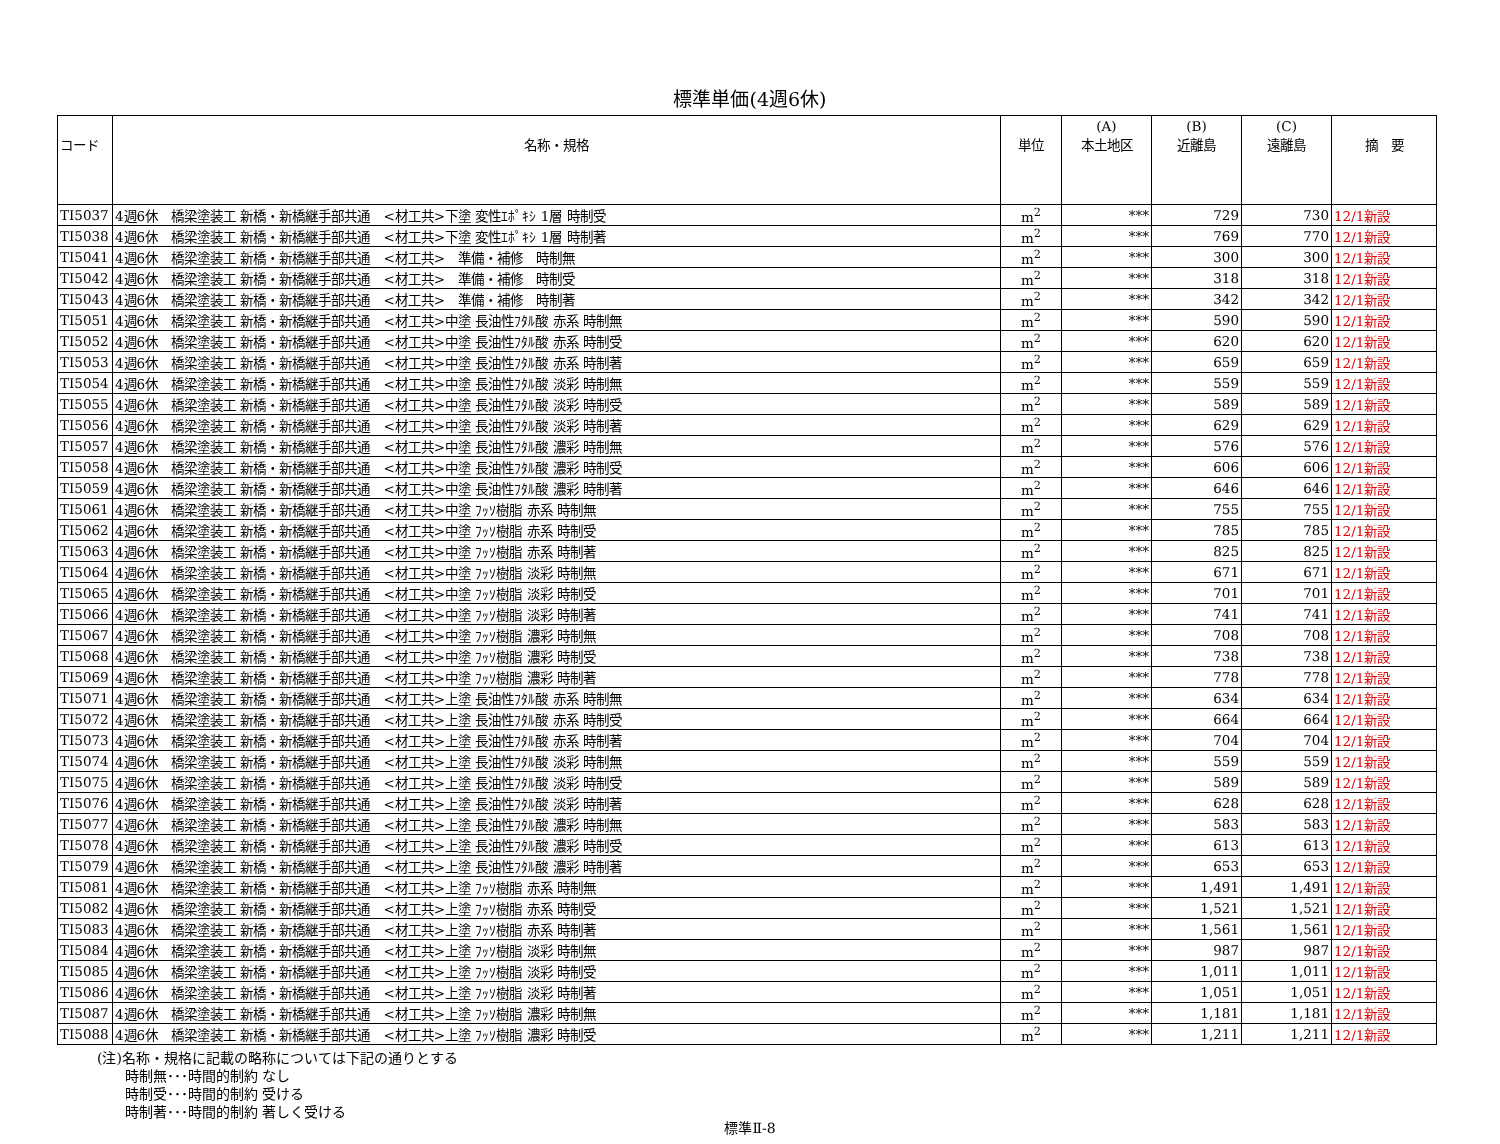標準単価(4週6休)
| コード | 名称・規格 | 単位 | (A) 本土地区 | (B) 近離島 | (C) 遠離島 | 摘 要 |
| --- | --- | --- | --- | --- | --- | --- |
| TI5037 | 4週6休 橋梁塗装工 新橋・新橋継手部共通 <材工共>下塗 変性ｴﾎﾟｷｼ 1層 時制受 | m<sup>2</sup> | *** | 729 | 730 | 12/1新設 |
| TI5038 | 4週6休 橋梁塗装工 新橋・新橋継手部共通 <材工共>下塗 変性ｴﾎﾟｷｼ 1層 時制著 | m<sup>2</sup> | *** | 769 | 770 | 12/1新設 |
| TI5041 | 4週6休 橋梁塗装工 新橋・新橋継手部共通 <材工共> 準備・補修 時制無 | m<sup>2</sup> | *** | 300 | 300 | 12/1新設 |
| TI5042 | 4週6休 橋梁塗装工 新橋・新橋継手部共通 <材工共> 準備・補修 時制受 | m<sup>2</sup> | *** | 318 | 318 | 12/1新設 |
| TI5043 | 4週6休 橋梁塗装工 新橋・新橋継手部共通 <材工共> 準備・補修 時制著 | m<sup>2</sup> | *** | 342 | 342 | 12/1新設 |
| TI5051 | 4週6休 橋梁塗装工 新橋・新橋継手部共通 <材工共>中塗 長油性ﾌﾀﾙ酸 赤系 時制無 | m<sup>2</sup> | *** | 590 | 590 | 12/1新設 |
| TI5052 | 4週6休 橋梁塗装工 新橋・新橋継手部共通 <材工共>中塗 長油性ﾌﾀﾙ酸 赤系 時制受 | m<sup>2</sup> | *** | 620 | 620 | 12/1新設 |
| TI5053 | 4週6休 橋梁塗装工 新橋・新橋継手部共通 <材工共>中塗 長油性ﾌﾀﾙ酸 赤系 時制著 | m<sup>2</sup> | *** | 659 | 659 | 12/1新設 |
| TI5054 | 4週6休 橋梁塗装工 新橋・新橋継手部共通 <材工共>中塗 長油性ﾌﾀﾙ酸 淡彩 時制無 | m<sup>2</sup> | *** | 559 | 559 | 12/1新設 |
| TI5055 | 4週6休 橋梁塗装工 新橋・新橋継手部共通 <材工共>中塗 長油性ﾌﾀﾙ酸 淡彩 時制受 | m<sup>2</sup> | *** | 589 | 589 | 12/1新設 |
| TI5056 | 4週6休 橋梁塗装工 新橋・新橋継手部共通 <材工共>中塗 長油性ﾌﾀﾙ酸 淡彩 時制著 | m<sup>2</sup> | *** | 629 | 629 | 12/1新設 |
| TI5057 | 4週6休 橋梁塗装工 新橋・新橋継手部共通 <材工共>中塗 長油性ﾌﾀﾙ酸 濃彩 時制無 | m<sup>2</sup> | *** | 576 | 576 | 12/1新設 |
| TI5058 | 4週6休 橋梁塗装工 新橋・新橋継手部共通 <材工共>中塗 長油性ﾌﾀﾙ酸 濃彩 時制受 | m<sup>2</sup> | *** | 606 | 606 | 12/1新設 |
| TI5059 | 4週6休 橋梁塗装工 新橋・新橋継手部共通 <材工共>中塗 長油性ﾌﾀﾙ酸 濃彩 時制著 | m<sup>2</sup> | *** | 646 | 646 | 12/1新設 |
| TI5061 | 4週6休 橋梁塗装工 新橋・新橋継手部共通 <材工共>中塗 ﾌｯｿ樹脂 赤系 時制無 | m<sup>2</sup> | *** | 755 | 755 | 12/1新設 |
| TI5062 | 4週6休 橋梁塗装工 新橋・新橋継手部共通 <材工共>中塗 ﾌｯｿ樹脂 赤系 時制受 | m<sup>2</sup> | *** | 785 | 785 | 12/1新設 |
| TI5063 | 4週6休 橋梁塗装工 新橋・新橋継手部共通 <材工共>中塗 ﾌｯｿ樹脂 赤系 時制著 | m<sup>2</sup> | *** | 825 | 825 | 12/1新設 |
| TI5064 | 4週6休 橋梁塗装工 新橋・新橋継手部共通 <材工共>中塗 ﾌｯｿ樹脂 淡彩 時制無 | m<sup>2</sup> | *** | 671 | 671 | 12/1新設 |
| TI5065 | 4週6休 橋梁塗装工 新橋・新橋継手部共通 <材工共>中塗 ﾌｯｿ樹脂 淡彩 時制受 | m<sup>2</sup> | *** | 701 | 701 | 12/1新設 |
| TI5066 | 4週6休 橋梁塗装工 新橋・新橋継手部共通 <材工共>中塗 ﾌｯｿ樹脂 淡彩 時制著 | m<sup>2</sup> | *** | 741 | 741 | 12/1新設 |
| TI5067 | 4週6休 橋梁塗装工 新橋・新橋継手部共通 <材工共>中塗 ﾌｯｿ樹脂 濃彩 時制無 | m<sup>2</sup> | *** | 708 | 708 | 12/1新設 |
| TI5068 | 4週6休 橋梁塗装工 新橋・新橋継手部共通 <材工共>中塗 ﾌｯｿ樹脂 濃彩 時制受 | m<sup>2</sup> | *** | 738 | 738 | 12/1新設 |
| TI5069 | 4週6休 橋梁塗装工 新橋・新橋継手部共通 <材工共>中塗 ﾌｯｿ樹脂 濃彩 時制著 | m<sup>2</sup> | *** | 778 | 778 | 12/1新設 |
| TI5071 | 4週6休 橋梁塗装工 新橋・新橋継手部共通 <材工共>上塗 長油性ﾌﾀﾙ酸 赤系 時制無 | m<sup>2</sup> | *** | 634 | 634 | 12/1新設 |
| TI5072 | 4週6休 橋梁塗装工 新橋・新橋継手部共通 <材工共>上塗 長油性ﾌﾀﾙ酸 赤系 時制受 | m<sup>2</sup> | *** | 664 | 664 | 12/1新設 |
| TI5073 | 4週6休 橋梁塗装工 新橋・新橋継手部共通 <材工共>上塗 長油性ﾌﾀﾙ酸 赤系 時制著 | m<sup>2</sup> | *** | 704 | 704 | 12/1新設 |
| TI5074 | 4週6休 橋梁塗装工 新橋・新橋継手部共通 <材工共>上塗 長油性ﾌﾀﾙ酸 淡彩 時制無 | m<sup>2</sup> | *** | 559 | 559 | 12/1新設 |
| TI5075 | 4週6休 橋梁塗装工 新橋・新橋継手部共通 <材工共>上塗 長油性ﾌﾀﾙ酸 淡彩 時制受 | m<sup>2</sup> | *** | 589 | 589 | 12/1新設 |
| TI5076 | 4週6休 橋梁塗装工 新橋・新橋継手部共通 <材工共>上塗 長油性ﾌﾀﾙ酸 淡彩 時制著 | m<sup>2</sup> | *** | 628 | 628 | 12/1新設 |
| TI5077 | 4週6休 橋梁塗装工 新橋・新橋継手部共通 <材工共>上塗 長油性ﾌﾀﾙ酸 濃彩 時制無 | m<sup>2</sup> | *** | 583 | 583 | 12/1新設 |
| TI5078 | 4週6休 橋梁塗装工 新橋・新橋継手部共通 <材工共>上塗 長油性ﾌﾀﾙ酸 濃彩 時制受 | m<sup>2</sup> | *** | 613 | 613 | 12/1新設 |
| TI5079 | 4週6休 橋梁塗装工 新橋・新橋継手部共通 <材工共>上塗 長油性ﾌﾀﾙ酸 濃彩 時制著 | m<sup>2</sup> | *** | 653 | 653 | 12/1新設 |
| TI5081 | 4週6休 橋梁塗装工 新橋・新橋継手部共通 <材工共>上塗 ﾌｯｿ樹脂 赤系 時制無 | m<sup>2</sup> | *** | 1,491 | 1,491 | 12/1新設 |
| TI5082 | 4週6休 橋梁塗装工 新橋・新橋継手部共通 <材工共>上塗 ﾌｯｿ樹脂 赤系 時制受 | m<sup>2</sup> | *** | 1,521 | 1,521 | 12/1新設 |
| TI5083 | 4週6休 橋梁塗装工 新橋・新橋継手部共通 <材工共>上塗 ﾌｯｿ樹脂 赤系 時制著 | m<sup>2</sup> | *** | 1,561 | 1,561 | 12/1新設 |
| TI5084 | 4週6休 橋梁塗装工 新橋・新橋継手部共通 <材工共>上塗 ﾌｯｿ樹脂 淡彩 時制無 | m<sup>2</sup> | *** | 987 | 987 | 12/1新設 |
| TI5085 | 4週6休 橋梁塗装工 新橋・新橋継手部共通 <材工共>上塗 ﾌｯｿ樹脂 淡彩 時制受 | m<sup>2</sup> | *** | 1,011 | 1,011 | 12/1新設 |
| TI5086 | 4週6休 橋梁塗装工 新橋・新橋継手部共通 <材工共>上塗 ﾌｯｿ樹脂 淡彩 時制著 | m<sup>2</sup> | *** | 1,051 | 1,051 | 12/1新設 |
| TI5087 | 4週6休 橋梁塗装工 新橋・新橋継手部共通 <材工共>上塗 ﾌｯｿ樹脂 濃彩 時制無 | m<sup>2</sup> | *** | 1,181 | 1,181 | 12/1新設 |
| TI5088 | 4週6休 橋梁塗装工 新橋・新橋継手部共通 <材工共>上塗 ﾌｯｿ樹脂 濃彩 時制受 | m<sup>2</sup> | *** | 1,211 | 1,211 | 12/1新設 |
(注)名称・規格に記載の略称については下記の通りとする
　　時制無･･･時間的制約 なし
　　時制受･･･時間的制約 受ける
　　時制著･･･時間的制約 著しく受ける
標準Ⅱ-8